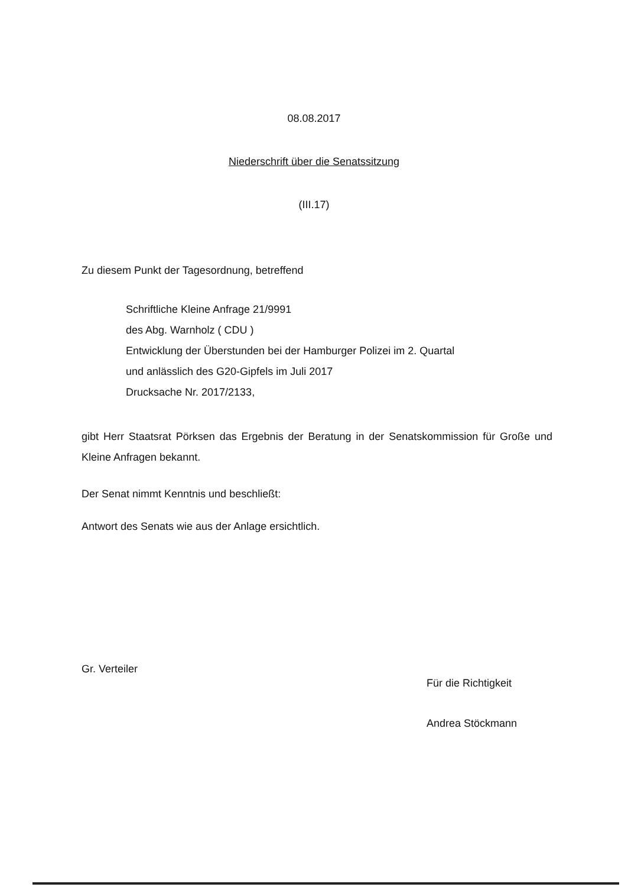08.08.2017
Niederschrift über die Senatssitzung
(III.17)
Zu diesem Punkt der Tagesordnung, betreffend
Schriftliche Kleine Anfrage 21/9991
des Abg. Warnholz ( CDU )
Entwicklung der Überstunden bei der Hamburger Polizei im 2. Quartal
und anlässlich des G20-Gipfels im Juli 2017
Drucksache Nr. 2017/2133,
gibt Herr Staatsrat Pörksen das Ergebnis der Beratung in der Senatskommission für Große und Kleine Anfragen bekannt.
Der Senat nimmt Kenntnis und beschließt:
Antwort des Senats wie aus der Anlage ersichtlich.
Gr. Verteiler
Für die Richtigkeit
Andrea Stöckmann